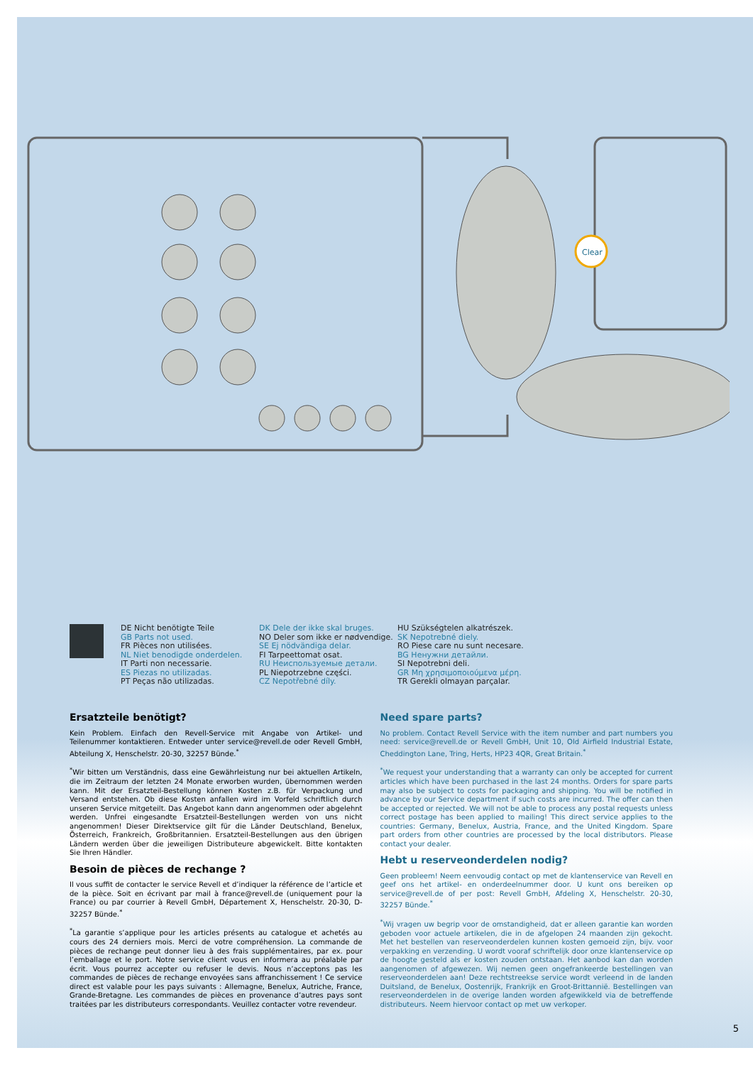Clear
DE Nicht benötigte Teile
GB Parts not used.
FR Pièces non utilisées.
NL Niet benodigde onderdelen.
IT Parti non necessarie.
ES Piezas no utilizadas.
PT Peças não utilizadas.
DK Dele der ikke skal bruges.
NO Deler som ikke er nødvendige.
SE Ej nödvändiga delar.
FI Tarpeettomat osat.
RU Неиспользуемые детали.
PL Niepotrzebne części.
CZ Nepotřebné díly.
HU Szükségtelen alkatrészek.
SK Nepotrebné diely.
RO Piese care nu sunt necesare.
BG Ненужни детайли.
SI Nepotrebni deli.
GR Μη χρησιμοποιούμενα μέρη.
TR Gerekli olmayan parçalar.
Ersatzteile benötigt?
Kein Problem. Einfach den Revell-Service mit Angabe von Artikel- und Teilenummer kontaktieren. Entweder unter service@revell.de oder Revell GmbH, Abteilung X, Henschelstr. 20-30, 32257 Bünde.<sup>*</sup>
<sup>*</sup> Wir bitten um Verständnis, dass eine Gewährleistung nur bei aktuellen Artikeln, die im Zeitraum der letzten 24 Monate erworben wurden, übernommen werden kann. Mit der Ersatzteil-Bestellung können Kosten z.B. für Verpackung und Versand entstehen. Ob diese Kosten anfallen wird im Vorfeld schriftlich durch unseren Service mitgeteilt. Das Angebot kann dann angenommen oder abgelehnt werden. Unfrei eingesandte Ersatzteil-Bestellungen werden von uns nicht angenommen! Dieser Direktservice gilt für die Länder Deutschland, Benelux, Österreich, Frankreich, Großbritannien. Ersatzteil-Bestellungen aus den übrigen Ländern werden über die jeweiligen Distributeure abgewickelt. Bitte kontakten Sie Ihren Händler.
Besoin de pièces de rechange ?
Il vous suffit de contacter le service Revell et d’indiquer la référence de l’article et de la pièce. Soit en écrivant par mail à france@revell.de (uniquement pour la France) ou par courrier à Revell GmbH, Département X, Henschelstr. 20-30, D-32257 Bünde.<sup>*</sup>
<sup>*</sup> La garantie s’applique pour les articles présents au catalogue et achetés au cours des 24 derniers mois. Merci de votre compréhension. La commande de pièces de rechange peut donner lieu à des frais supplémentaires, par ex. pour l’emballage et le port. Notre service client vous en informera au préalable par écrit. Vous pourrez accepter ou refuser le devis. Nous n’acceptons pas les commandes de pièces de rechange envoyées sans affranchissement ! Ce service direct est valable pour les pays suivants : Allemagne, Benelux, Autriche, France, Grande-Bretagne. Les commandes de pièces en provenance d’autres pays sont traitées par les distributeurs correspondants. Veuillez contacter votre revendeur.
Need spare parts?
No problem. Contact Revell Service with the item number and part numbers you need: service@revell.de or Revell GmbH, Unit 10, Old Airfield Industrial Estate, Cheddington Lane, Tring, Herts, HP23 4QR, Great Britain.<sup>*</sup>
<sup>*</sup> We request your understanding that a warranty can only be accepted for current articles which have been purchased in the last 24 months. Orders for spare parts may also be subject to costs for packaging and shipping. You will be notified in advance by our Service department if such costs are incurred. The offer can then be accepted or rejected. We will not be able to process any postal requests unless correct postage has been applied to mailing! This direct service applies to the countries: Germany, Benelux, Austria, France, and the United Kingdom. Spare part orders from other countries are processed by the local distributors. Please contact your dealer.
Hebt u reserveonderdelen nodig?
Geen probleem! Neem eenvoudig contact op met de klantenservice van Revell en geef ons het artikel- en onderdeelnummer door. U kunt ons bereiken op service@revell.de of per post: Revell GmbH, Afdeling X, Henschelstr. 20-30, 32257 Bünde.<sup>*</sup>
<sup>*</sup> Wij vragen uw begrip voor de omstandigheid, dat er alleen garantie kan worden geboden voor actuele artikelen, die in de afgelopen 24 maanden zijn gekocht. Met het bestellen van reserveonderdelen kunnen kosten gemoeid zijn, bijv. voor verpakking en verzending. U wordt vooraf schriftelijk door onze klantenservice op de hoogte gesteld als er kosten zouden ontstaan. Het aanbod kan dan worden aangenomen of afgewezen. Wij nemen geen ongefrankeerde bestellingen van reserveonderdelen aan! Deze rechtstreekse service wordt verleend in de landen Duitsland, de Benelux, Oostenrijk, Frankrijk en Groot-Brittannië. Bestellingen van reserveonderdelen in de overige landen worden afgewikkeld via de betreffende distributeurs. Neem hiervoor contact op met uw verkoper.
5